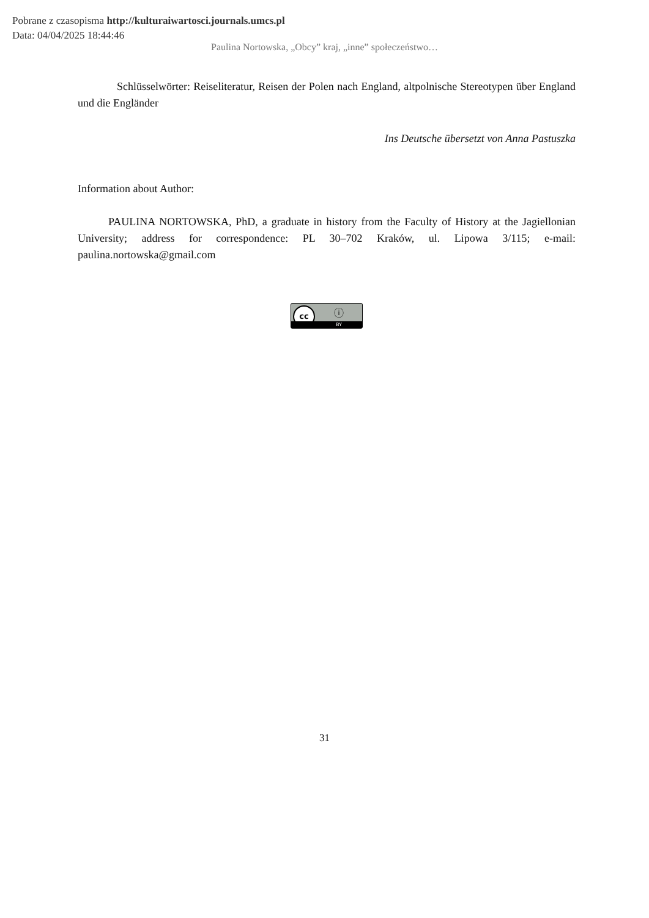Pobrane z czasopisma http://kulturaiwartosci.journals.umcs.pl
Data: 04/04/2025 18:44:46
Paulina Nortowska, „Obcy” kraj, „inne” społeczeństwo…
Schlüsselwörter: Reiseliteratur, Reisen der Polen nach England, altpolnische Stereotypen über England und die Engländer
Ins Deutsche übersetzt von Anna Pastuszka
Information about Author:
PAULINA NORTOWSKA, PhD, a graduate in history from the Faculty of History at the Jagiellonian University; address for correspondence: PL 30–702 Kraków, ul. Lipowa 3/115; e-mail: paulina.nortowska@gmail.com
cc ⓘ
BY
31